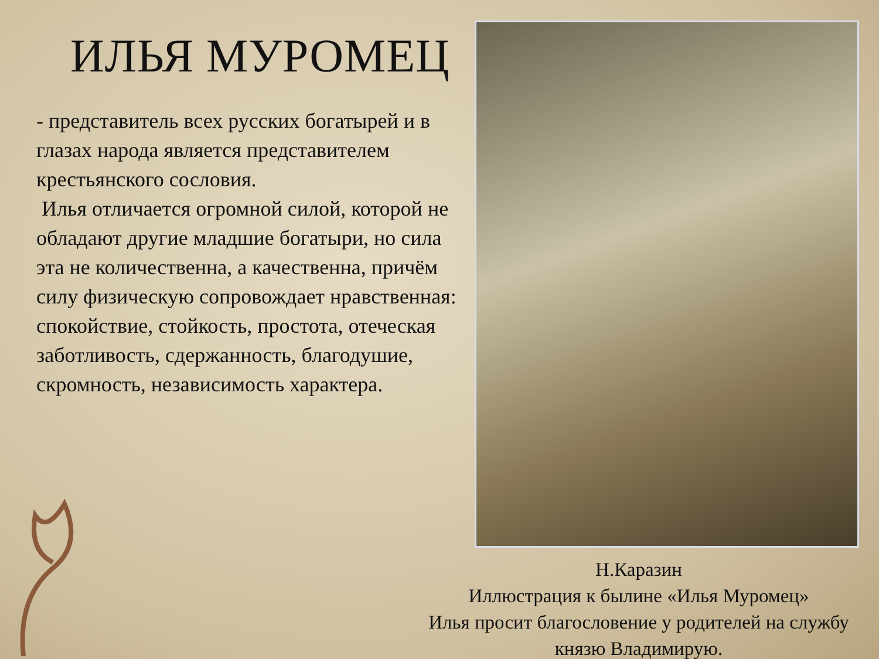ИЛЬЯ МУРОМЕЦ
- представитель всех русских богатырей и в глазах народа является представителем крестьянского сословия.
Илья отличается огромной силой, которой не обладают другие младшие богатыри, но сила эта не количественна, а качественна, причём силу физическую сопровождает нравственная: спокойствие, стойкость, простота, отеческая заботливость, сдержанность, благодушие, скромность, независимость характера.
Н.Каразин
Иллюстрация к былине «Илья Муромец»
Илья просит благословение у родителей на службу князю Владимирую.